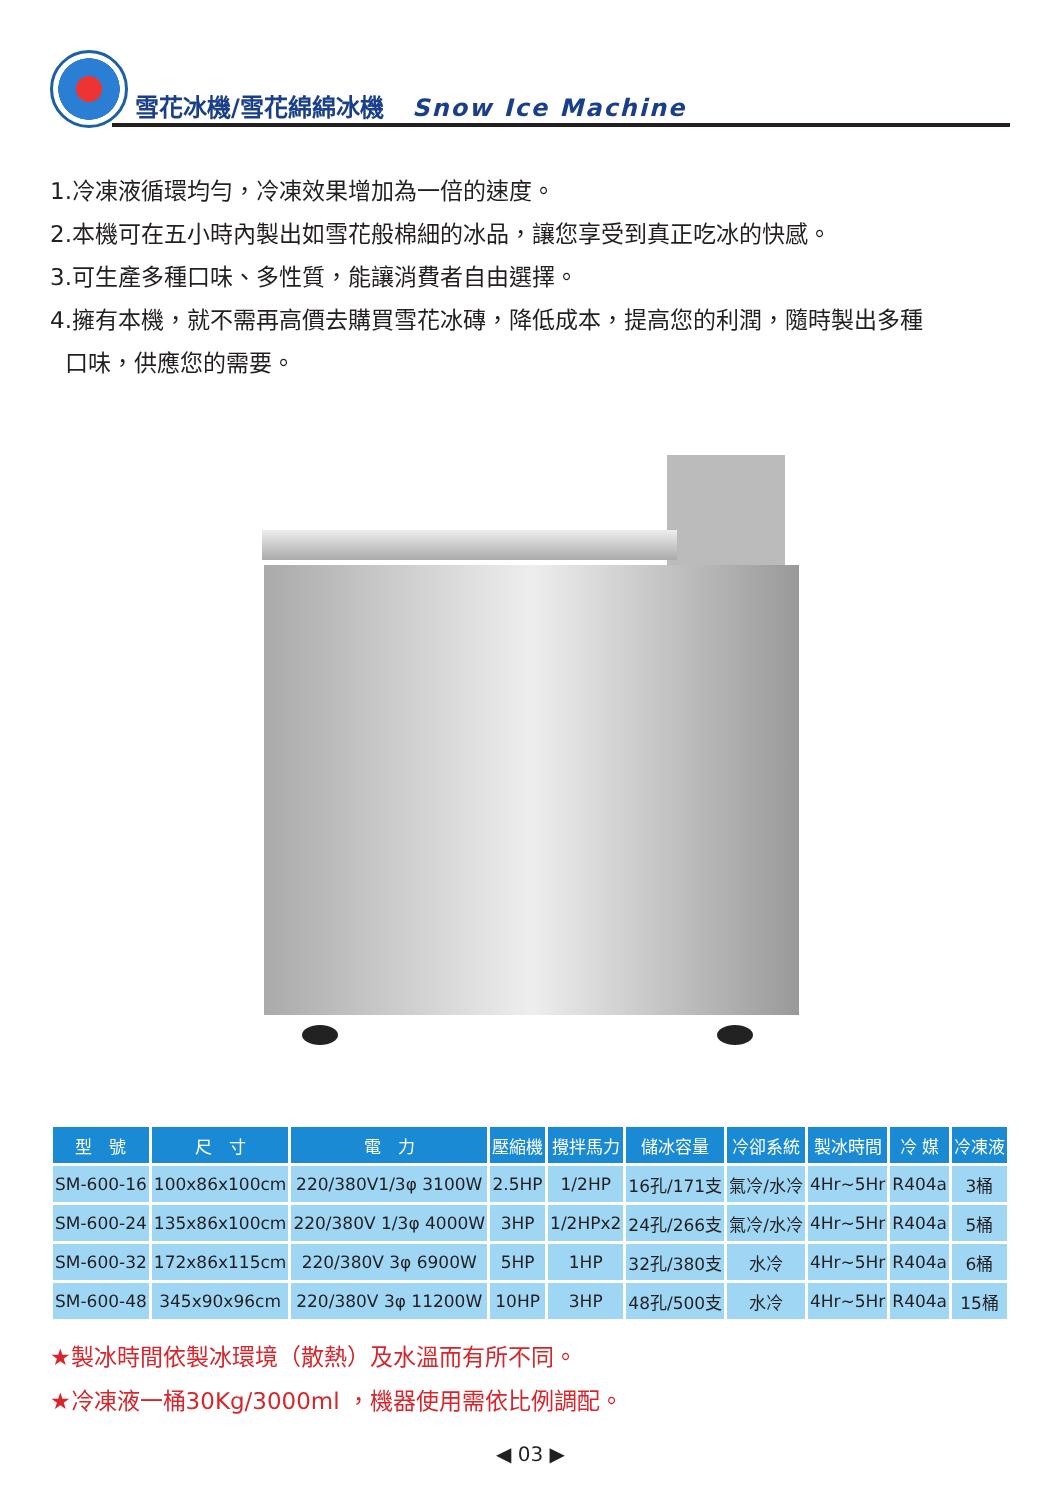雪花冰機/雪花綿綿冰機 Snow Ice Machine
1.冷凍液循環均勻，冷凍效果增加為一倍的速度。
2.本機可在五小時內製出如雪花般棉細的冰品，讓您享受到真正吃冰的快感。
3.可生產多種口味、多性質，能讓消費者自由選擇。
4.擁有本機，就不需再高價去購買雪花冰磚，降低成本，提高您的利潤，隨時製出多種
口味，供應您的需要。
| 型 號 | 尺 寸 | 電 力 | 壓縮機 | 攪拌馬力 | 儲冰容量 | 冷卻系統 | 製冰時間 | 冷 媒 | 冷凍液 |
| --- | --- | --- | --- | --- | --- | --- | --- | --- | --- |
| SM-600-16 | 100x86x100cm | 220/380V1/3φ 3100W | 2.5HP | 1/2HP | 16孔/171支 | 氣冷/水冷 | 4Hr~5Hr | R404a | 3桶 |
| SM-600-24 | 135x86x100cm | 220/380V 1/3φ 4000W | 3HP | 1/2HPx2 | 24孔/266支 | 氣冷/水冷 | 4Hr~5Hr | R404a | 5桶 |
| SM-600-32 | 172x86x115cm | 220/380V 3φ 6900W | 5HP | 1HP | 32孔/380支 | 水冷 | 4Hr~5Hr | R404a | 6桶 |
| SM-600-48 | 345x90x96cm | 220/380V 3φ 11200W | 10HP | 3HP | 48孔/500支 | 水冷 | 4Hr~5Hr | R404a | 15桶 |
★製冰時間依製冰環境（散熱）及水溫而有所不同。
★冷凍液一桶30Kg/3000ml ，機器使用需依比例調配。
◀ 03 ▶